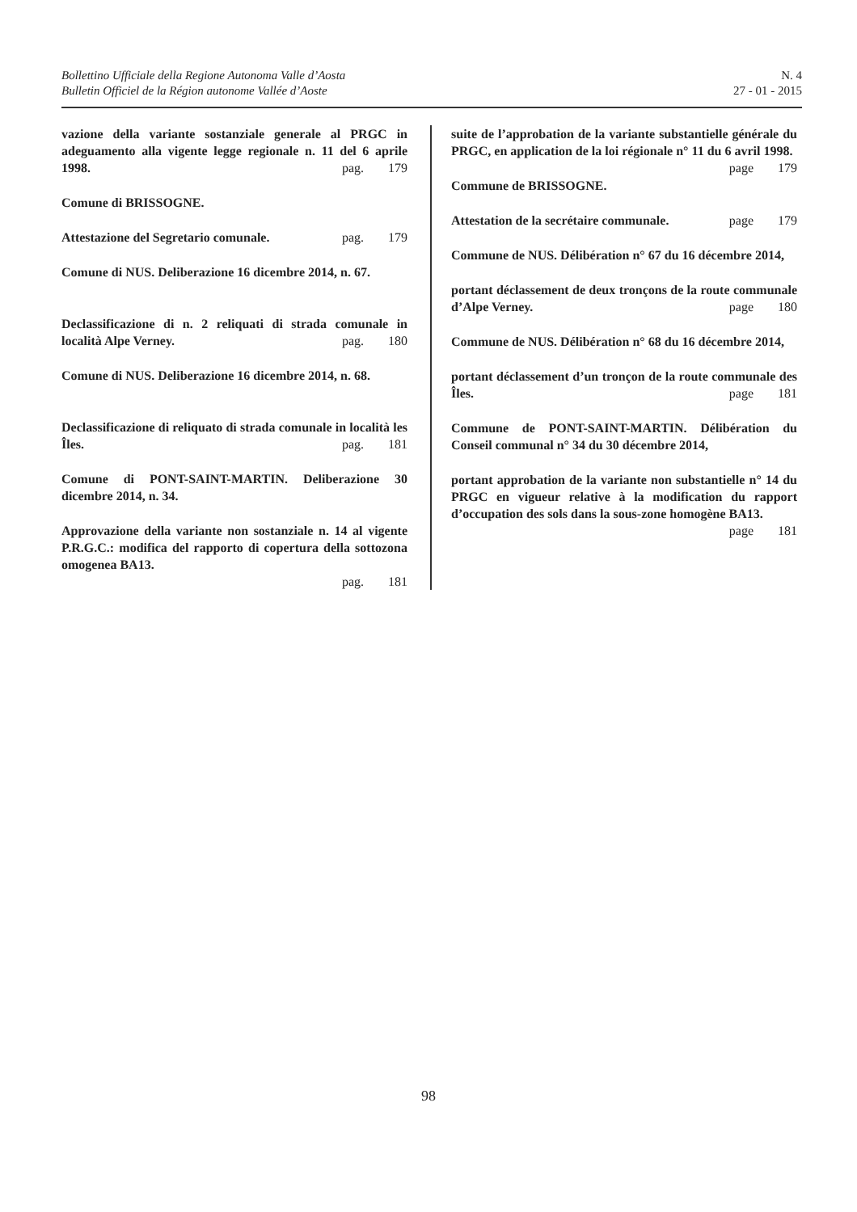Bollettino Ufficiale della Regione Autonoma Valle d’Aosta
Bulletin Officiel de la Région autonome Vallée d’Aoste
N. 4
27 - 01 - 2015
vazione della variante sostanziale generale al PRGC in adeguamento alla vigente legge regionale n. 11 del 6 aprile 1998. pag. 179
Comune di BRISSOGNE.
Attestazione del Segretario comunale. pag. 179
Comune di NUS. Deliberazione 16 dicembre 2014, n. 67.
Declassificazione di n. 2 reliquati di strada comunale in località Alpe Verney. pag. 180
Comune di NUS. Deliberazione 16 dicembre 2014, n. 68.
Declassificazione di reliquato di strada comunale in località les Îles. pag. 181
Comune di PONT-SAINT-MARTIN. Deliberazione 30 dicembre 2014, n. 34.
Approvazione della variante non sostanziale n. 14 al vigente P.R.G.C.: modifica del rapporto di copertura della sottozona omogenea BA13.
pag. 181
suite de l’approbation de la variante substantielle générale du PRGC, en application de la loi régionale n° 11 du 6 avril 1998. page 179
Commune de BRISSOGNE.
Attestation de la secrétaire communale. page 179
Commune de NUS. Délibération n° 67 du 16 décembre 2014,
portant déclassement de deux tronçons de la route communale d’Alpe Verney. page 180
Commune de NUS. Délibération n° 68 du 16 décembre 2014,
portant déclassement d’un tronçon de la route communale des Îles. page 181
Commune de PONT-SAINT-MARTIN. Délibération du Conseil communal n° 34 du 30 décembre 2014,
portant approbation de la variante non substantielle n° 14 du PRGC en vigueur relative à la modification du rapport d’occupation des sols dans la sous-zone homogène BA13.
page 181
98